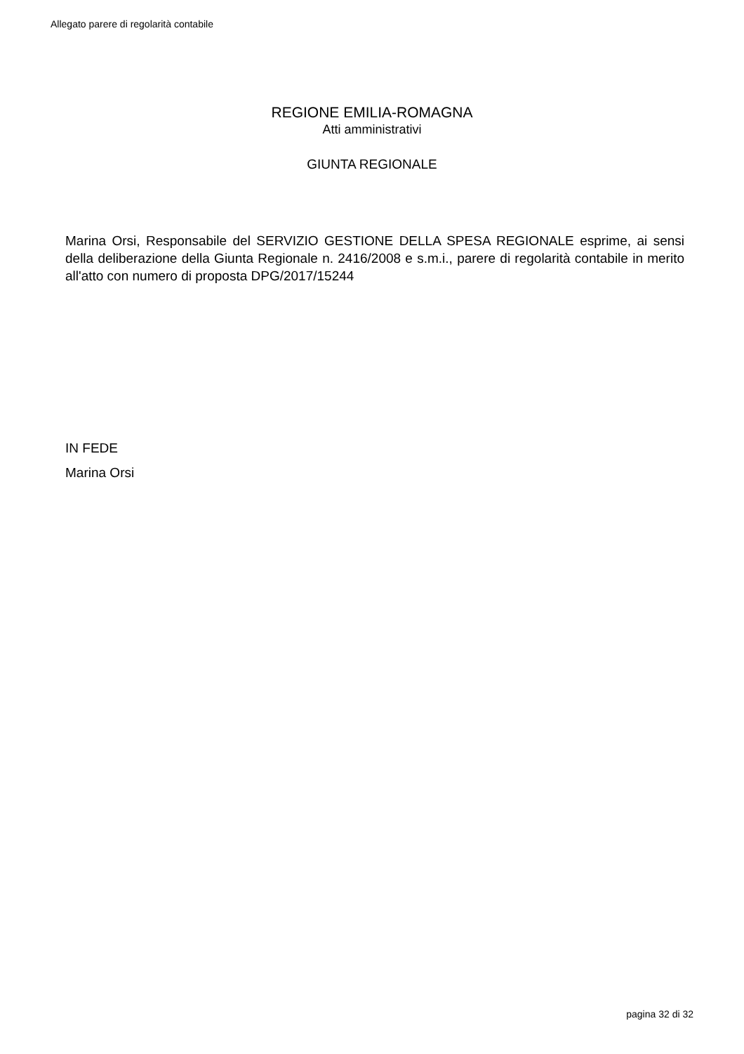Allegato parere di regolarità contabile
REGIONE EMILIA-ROMAGNA
Atti amministrativi
GIUNTA REGIONALE
Marina Orsi, Responsabile del SERVIZIO GESTIONE DELLA SPESA REGIONALE esprime, ai sensi della deliberazione della Giunta Regionale n. 2416/2008 e s.m.i., parere di regolarità contabile in merito all'atto con numero di proposta DPG/2017/15244
IN FEDE
Marina Orsi
pagina 32 di 32